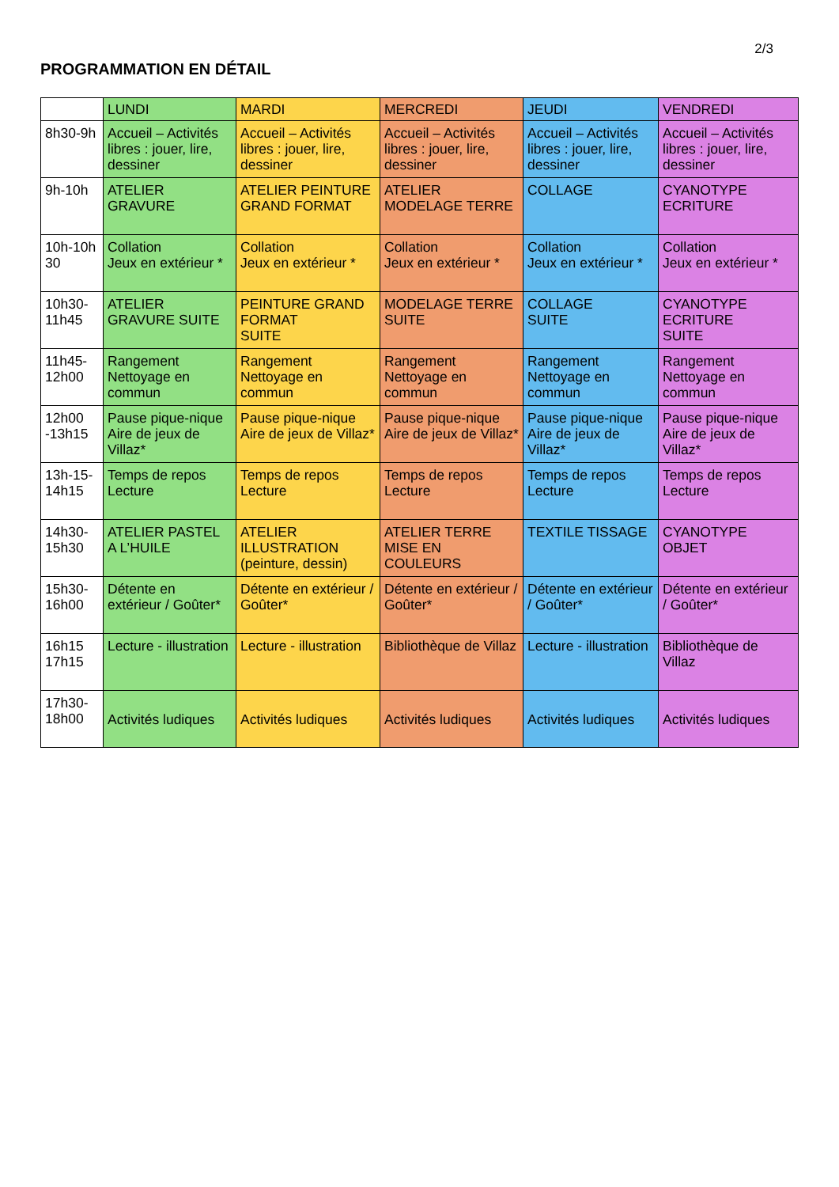2/3
PROGRAMMATION EN DÉTAIL
| | LUNDI | MARDI | MERCREDI | JEUDI | VENDREDI |
| 8h30-9h | Accueil – Activités libres : jouer, lire, dessiner | Accueil – Activités libres : jouer, lire, dessiner | Accueil – Activités libres : jouer, lire, dessiner | Accueil – Activités libres : jouer, lire, dessiner | Accueil – Activités libres : jouer, lire, dessiner |
| 9h-10h | ATELIER GRAVURE | ATELIER PEINTURE GRAND FORMAT | ATELIER MODELAGE TERRE | COLLAGE | CYANOTYPE ECRITURE |
| 10h-10h 30 | Collation Jeux en extérieur * | Collation Jeux en extérieur * | Collation Jeux en extérieur * | Collation Jeux en extérieur * | Collation Jeux en extérieur * |
| 10h30-11h45 | ATELIER GRAVURE SUITE | PEINTURE GRAND FORMAT SUITE | MODELAGE TERRE SUITE | COLLAGE SUITE | CYANOTYPE ECRITURE SUITE |
| 11h45-12h00 | Rangement Nettoyage en commun | Rangement Nettoyage en commun | Rangement Nettoyage en commun | Rangement Nettoyage en commun | Rangement Nettoyage en commun |
| 12h00 -13h15 | Pause pique-nique Aire de jeux de Villaz* | Pause pique-nique Aire de jeux de Villaz* | Pause pique-nique Aire de jeux de Villaz* | Pause pique-nique Aire de jeux de Villaz* | Pause pique-nique Aire de jeux de Villaz* |
| 13h-15-14h15 | Temps de repos Lecture | Temps de repos Lecture | Temps de repos Lecture | Temps de repos Lecture | Temps de repos Lecture |
| 14h30-15h30 | ATELIER PASTEL A L’HUILE | ATELIER ILLUSTRATION (peinture, dessin) | ATELIER TERRE MISE EN COULEURS | TEXTILE TISSAGE | CYANOTYPE OBJET |
| 15h30-16h00 | Détente en extérieur / Goûter* | Détente en extérieur / Goûter* | Détente en extérieur / Goûter* | Détente en extérieur / Goûter* | Détente en extérieur / Goûter* |
| 16h15 17h15 | Lecture - illustration | Lecture - illustration | Bibliothèque de Villaz | Lecture - illustration | Bibliothèque de Villaz |
| 17h30-18h00 | Activités ludiques | Activités ludiques | Activités ludiques | Activités ludiques | Activités ludiques |